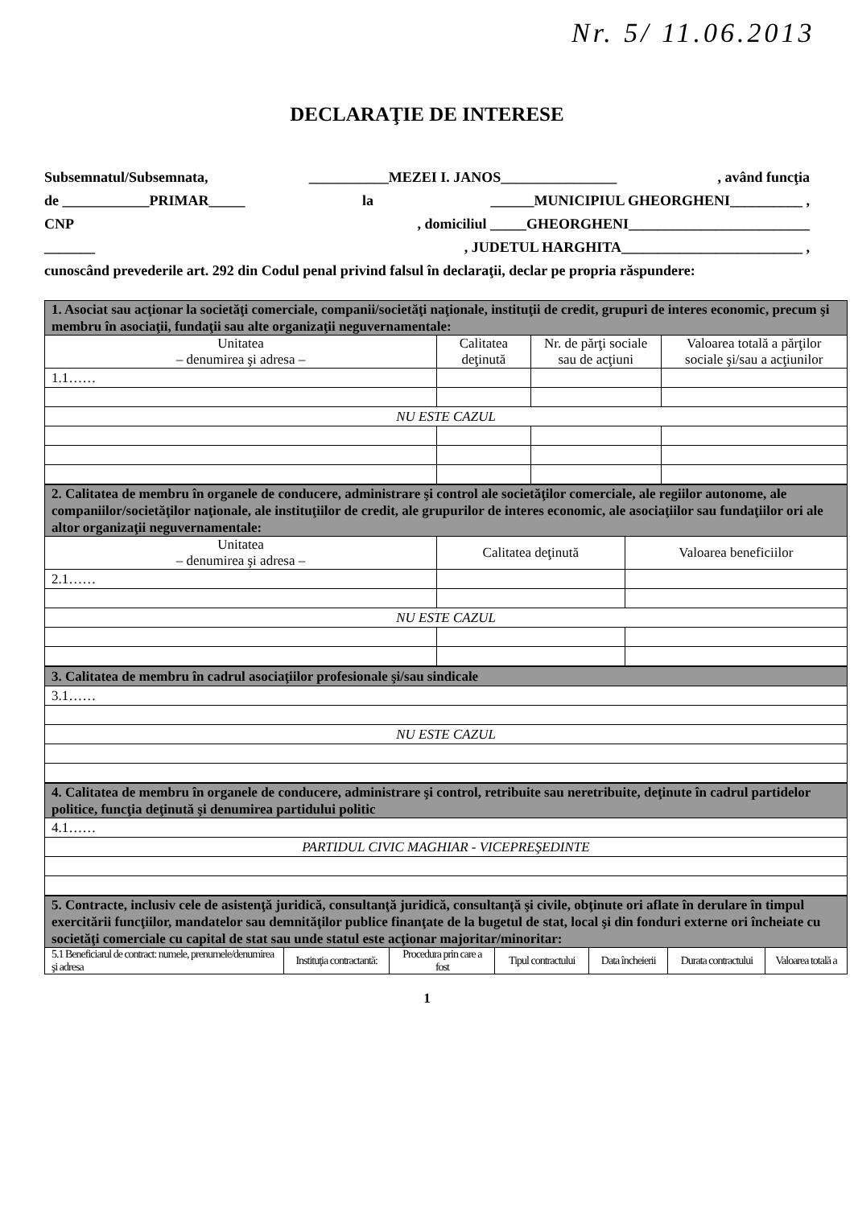Nr. 5/ 11.06.2013
DECLARAŢIE DE INTERESE
Subsemnatul/Subsemnata, ___________MEZEI I. JANOS________________, având funcţia
de ____________PRIMAR_____ la ______MUNICIPIUL GHEORGHENI__________ ,
CNP, domiciliul _____GHEORGHENI_________________________
_______, JUDETUL HARGHITA_________________________ ,
cunoscând prevederile art. 292 din Codul penal privind falsul în declaraţii, declar pe propria răspundere:
| 1. Asociat sau acţionar la societăţi comerciale, companii/societăţi naţionale, instituţii de credit, grupuri de interes economic, precum şi membru în asociaţii, fundaţii sau alte organizaţii neguvernamentale: | | | |
| Unitatea – denumirea şi adresa – | Calitatea deţinută | Nr. de părţi sociale sau de acţiuni | Valoarea totală a părţilor sociale şi/sau a acţiunilor |
| 1.1…… | | | |
| NU ESTE CAZUL | | | |
| 2. Calitatea de membru în organele de conducere, administrare şi control ale societăţilor comerciale, ale regiilor autonome, ale companiilor/societăţilor naţionale, ale instituţiilor de credit, ale grupurilor de interes economic, ale asociaţiilor sau fundaţiilor ori ale altor organizaţii neguvernamentale: | | |
| Unitatea – denumirea şi adresa – | Calitatea deţinută | Valoarea beneficiilor |
| 2.1…… | | |
| NU ESTE CAZUL | | |
| 3. Calitatea de membru în cadrul asociaţiilor profesionale şi/sau sindicale |
| 3.1…… |
| NU ESTE CAZUL |
| 4. Calitatea de membru în organele de conducere, administrare şi control, retribuite sau neretribuite, deţinute în cadrul partidelor politice, funcţia deţinută şi denumirea partidului politic |
| 4.1…… |
| PARTIDUL CIVIC MAGHIAR - VICEPREŞEDINTE |
| 5. Contracte, inclusiv cele de asistenţă juridică, consultanţă juridică, consultanţă şi civile, obţinute ori aflate în derulare în timpul exercitării funcţiilor, mandatelor sau demnităţilor publice finanţate de la bugetul de stat, local şi din fonduri externe ori încheiate cu societăţi comerciale cu capital de stat sau unde statul este acţionar majoritar/minoritar: | | | | | | |
| 5.1 Beneficiarul de contract: numele, prenumele/denumirea şi adresa | Instituţia contractantă: | Procedura prin care a fost | Tipul contractului | Data încheierii | Durata contractului | Valoarea totală a |
1